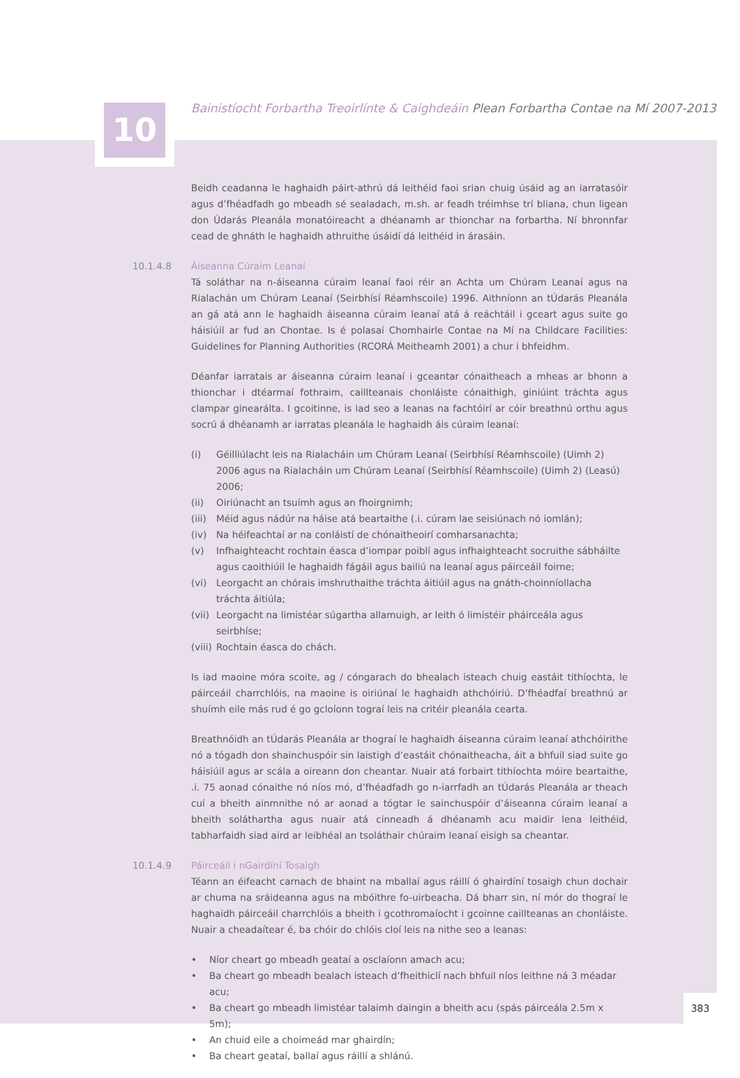10
Bainistíocht Forbartha Treoirlínte & Caighdeáin Plean Forbartha Contae na Mí 2007-2013
Beidh ceadanna le haghaidh páirt-athrú dá leithéid faoi srian chuig úsáid ag an iarratasóir agus d’fhéadfadh go mbeadh sé sealadach, m.sh. ar feadh tréimhse trí bliana, chun ligean don Údarás Pleanála monatóireacht a dhéanamh ar thionchar na forbartha. Ní bhronnfar cead de ghnáth le haghaidh athruithe úsáidí dá leithéid in árasáin.
10.1.4.8 Áiseanna Cúraim Leanaí
Tá soláthar na n-áiseanna cúraim leanaí faoi réir an Achta um Chúram Leanaí agus na Rialachán um Chúram Leanaí (Seirbhísí Réamhscoile) 1996. Aithníonn an tÚdarás Pleanála an gá atá ann le haghaidh áiseanna cúraim leanaí atá á reáchtáil i gceart agus suite go háisiúil ar fud an Chontae. Is é polasaí Chomhairle Contae na Mí na Childcare Facilities: Guidelines for Planning Authorities (RCORÁ Meitheamh 2001) a chur i bhfeidhm.
Déanfar iarratais ar áiseanna cúraim leanaí i gceantar cónaitheach a mheas ar bhonn a thionchar i dtéarmaí fothraim, caillteanais chonláiste cónaithigh, giniúint tráchta agus clampar ginearálta. I gcoitinne, is iad seo a leanas na fachtóirí ar cóir breathnú orthu agus socrú á dhéanamh ar iarratas pleanála le haghaidh áis cúraim leanaí:
(i) Géilliúlacht leis na Rialacháin um Chúram Leanaí (Seirbhísí Réamhscoile) (Uimh 2) 2006 agus na Rialacháin um Chúram Leanaí (Seirbhísí Réamhscoile) (Uimh 2) (Leasú) 2006;
(ii) Oiriúnacht an tsuímh agus an fhoirgnimh;
(iii) Méid agus nádúr na háise atá beartaithe (.i. cúram lae seisiúnach nó iomlán);
(iv) Na héifeachtaí ar na conláistí de chónaitheoirí comharsanachta;
(v) Infhaighteacht rochtain éasca d’iompar poiblí agus infhaighteacht socruithe sábháilte agus caoithiúil le haghaidh fágáil agus bailiú na leanaí agus páirceáil foirne;
(vi) Leorgacht an chórais imshruthaithe tráchta áitiúil agus na gnáth-choinníollacha tráchta áitiúla;
(vii) Leorgacht na limistéar súgartha allamuigh, ar leith ó limistéir pháirceála agus seirbhíse;
(viii) Rochtain éasca do chách.
Is iad maoine móra scoite, ag / cóngarach do bhealach isteach chuig eastáit tithíochta, le páirceáil charrchlóis, na maoine is oiriúnaí le haghaidh athchóiriú. D’fhéadfaí breathnú ar shuímh eile más rud é go gcloíonn tograí leis na critéir pleanála cearta.
Breathnóidh an tÚdarás Pleanála ar thograí le haghaidh áiseanna cúraim leanaí athchóirithe nó a tógadh don shainchuspóir sin laistigh d’eastáit chónaitheacha, áit a bhfuil siad suite go háisiúil agus ar scála a oireann don cheantar. Nuair atá forbairt tithíochta móire beartaithe, .i. 75 aonad cónaithe nó níos mó, d’fhéadfadh go n-iarrfadh an tÚdarás Pleanála ar theach cuí a bheith ainmnithe nó ar aonad a tógtar le sainchuspóir d’áiseanna cúraim leanaí a bheith soláthartha agus nuair atá cinneadh á dhéanamh acu maidir lena leithéid, tabharfaidh siad aird ar leibhéal an tsoláthair chúraim leanaí eisigh sa cheantar.
10.1.4.9 Páirceáil i nGairdíní Tosaigh
Téann an éifeacht carnach de bhaint na mballaí agus ráillí ó ghairdíní tosaigh chun dochair ar chuma na sráideanna agus na mbóithre fo-uirbeacha. Dá bharr sin, ní mór do thograí le haghaidh páirceáil charrchlóis a bheith i gcothromaíocht i gcoinne caillteanas an chonláiste. Nuair a cheadaítear é, ba chóir do chlóis cloí leis na nithe seo a leanas:
• Níor cheart go mbeadh geataí a osclaíonn amach acu;
• Ba cheart go mbeadh bealach isteach d’fheithiclí nach bhfuil níos leithne ná 3 méadar acu;
• Ba cheart go mbeadh limistéar talaimh daingin a bheith acu (spás páirceála 2.5m x 5m);
• An chuid eile a choimeád mar ghairdín;
• Ba cheart geataí, ballaí agus ráillí a shlánú.
383